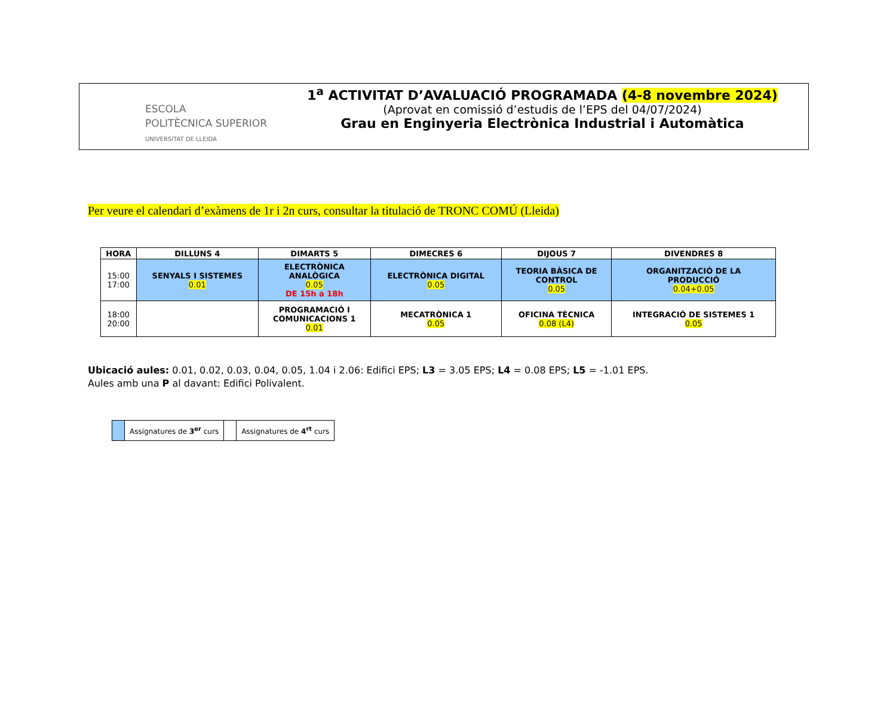ESCOLA
POLITÈCNICA SUPERIOR
UNIVERSITAT DE LLEIDA
1<sup>a</sup> ACTIVITAT D’AVALUACIÓ PROGRAMADA (4-8 novembre 2024)
(Aprovat en comissió d’estudis de l’EPS del 04/07/2024)
Grau en Enginyeria Electrònica Industrial i Automàtica
Per veure el calendari d’exàmens de 1r i 2n curs, consultar la titulació de TRONC COMÚ (Lleida)
| HORA | DILLUNS 4 | DIMARTS 5 | DIMECRES 6 | DIJOUS 7 | DIVENDRES 8 |
| --- | --- | --- | --- | --- | --- |
| 15:00 17:00 | SENYALS I SISTEMES 0.01 | ELECTRÒNICA ANALÒGICA 0.05 DE 15h a 18h | ELECTRÒNICA DIGITAL 0.05 | TEORIA BÀSICA DE CONTROL 0.05 | ORGANITZACIÓ DE LA PRODUCCIÓ 0.04+0.05 |
| 18:00 20:00 | | PROGRAMACIÓ I COMUNICACIONS 1 0.01 | MECATRÒNICA 1 0.05 | OFICINA TÈCNICA 0.08 (L4) | INTEGRACIÓ DE SISTEMES 1 0.05 |
Ubicació aules: 0.01, 0.02, 0.03, 0.04, 0.05, 1.04 i 2.06: Edifici EPS; L3 = 3.05 EPS; L4 = 0.08 EPS; L5 = -1.01 EPS.
Aules amb una P al davant: Edifici Polivalent.
| | Assignatures de 3<sup>er</sup> curs | | Assignatures de 4<sup>rt</sup> curs |